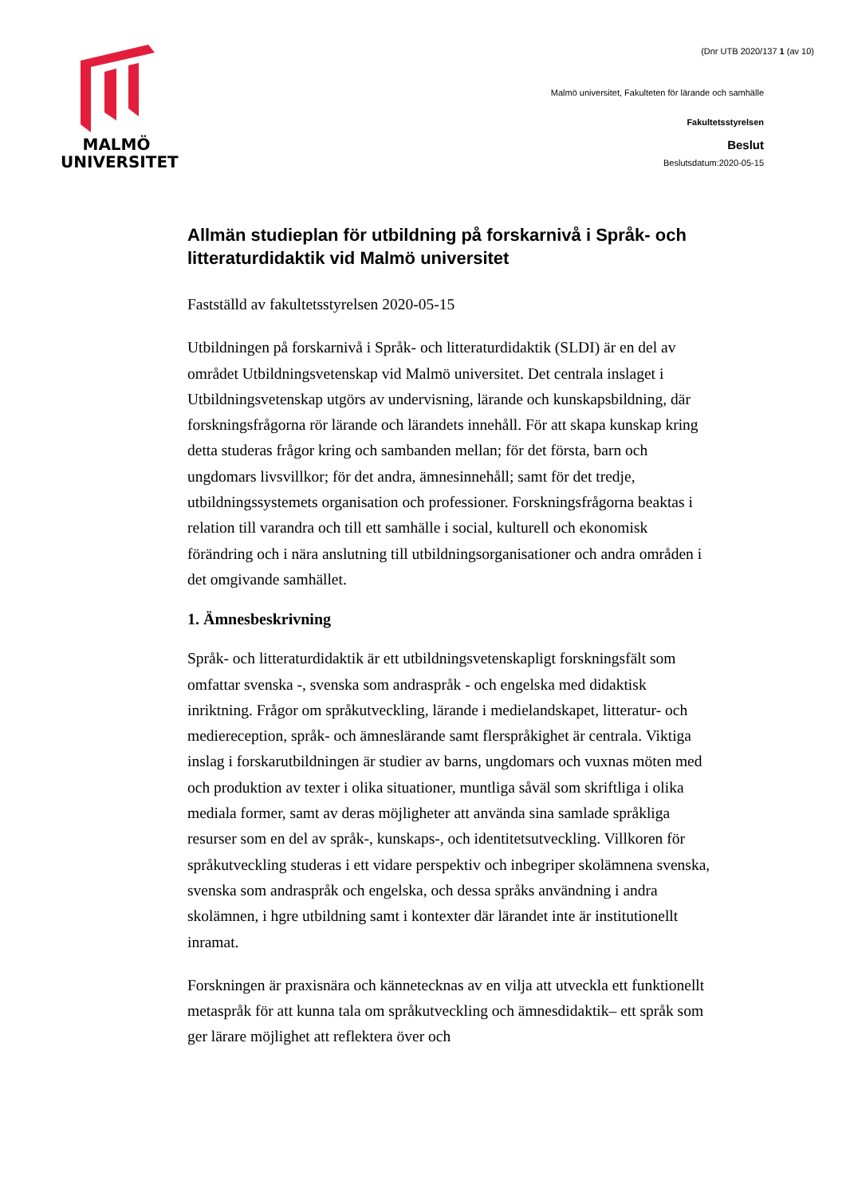(Dnr UTB 2020/137 1 (av 10)
MALMÖ
UNIVERSITET
Malmö universitet, Fakulteten för lärande och samhälle
Fakultetsstyrelsen
Beslut
Beslutsdatum:2020-05-15
Allmän studieplan för utbildning på forskarnivå i Språk- och litteraturdidaktik vid Malmö universitet
Fastställd av fakultetsstyrelsen 2020-05-15
Utbildningen på forskarnivå i Språk- och litteraturdidaktik (SLDI) är en del av området Utbildningsvetenskap vid Malmö universitet. Det centrala inslaget i Utbildningsvetenskap utgörs av undervisning, lärande och kunskapsbildning, där forskningsfrågorna rör lärande och lärandets innehåll. För att skapa kunskap kring detta studeras frågor kring och sambanden mellan; för det första, barn och ungdomars livsvillkor; för det andra, ämnesinnehåll; samt för det tredje, utbildningssystemets organisation och professioner. Forskningsfrågorna beaktas i relation till varandra och till ett samhälle i social, kulturell och ekonomisk förändring och i nära anslutning till utbildningsorganisationer och andra områden i det omgivande samhället.
1. Ämnesbeskrivning
Språk- och litteraturdidaktik är ett utbildningsvetenskapligt forskningsfält som omfattar svenska -, svenska som andraspråk - och engelska med didaktisk inriktning. Frågor om språkutveckling, lärande i medielandskapet, litteratur- och medie­reception, språk- och ämneslärande samt flerspråkighet är centrala. Viktiga inslag i forskarutbildningen är studier av barns, ungdomars och vuxnas möten med och produktion av texter i olika situationer, muntliga såväl som skriftliga i olika mediala former, samt av deras möjligheter att använda sina samlade språkliga resurser som en del av språk-, kunskaps-, och identitetsutveckling. Villkoren för språkutveckling studeras i ett vidare perspektiv och inbegriper skolämnena svenska, svenska som andraspråk och engelska, och dessa språks användning i andra skolämnen, i hgre utbildning samt i kontexter där lärandet inte är institutionellt inramat.
Forskningen är praxisnära och kännetecknas av en vilja att utveckla ett funktionellt metaspråk för att kunna tala om språkutveckling och ämnesdidaktik– ett språk som ger lärare möjlighet att reflektera över och